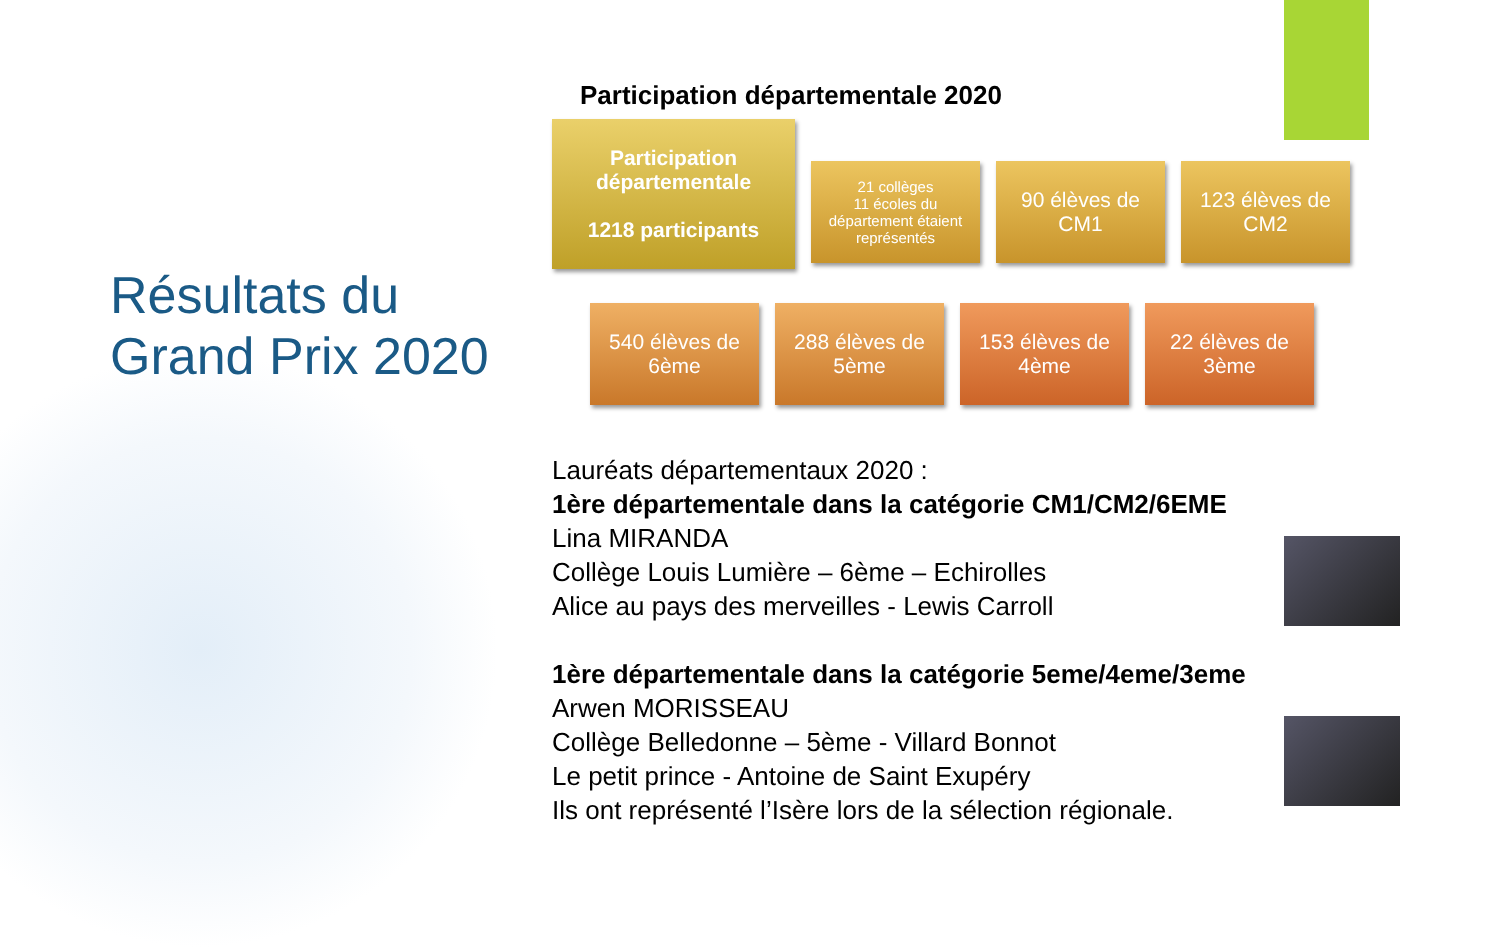Résultats du Grand Prix 2020
Participation départementale 2020
Participation départementale
1218 participants
21 collèges
11 écoles du département étaient représentés
90 élèves de CM1
123 élèves de CM2
540 élèves de 6ème
288 élèves de 5ème
153 élèves de 4ème
22 élèves de 3ème
Lauréats départementaux 2020 :
1ère départementale dans la catégorie CM1/CM2/6EME
Lina MIRANDA
Collège Louis Lumière – 6ème – Echirolles
Alice au pays des merveilles - Lewis Carroll
1ère départementale dans la catégorie 5eme/4eme/3eme
Arwen MORISSEAU
Collège Belledonne – 5ème - Villard Bonnot
Le petit prince - Antoine de Saint Exupéry
Ils ont représenté l’Isère lors de la sélection régionale.